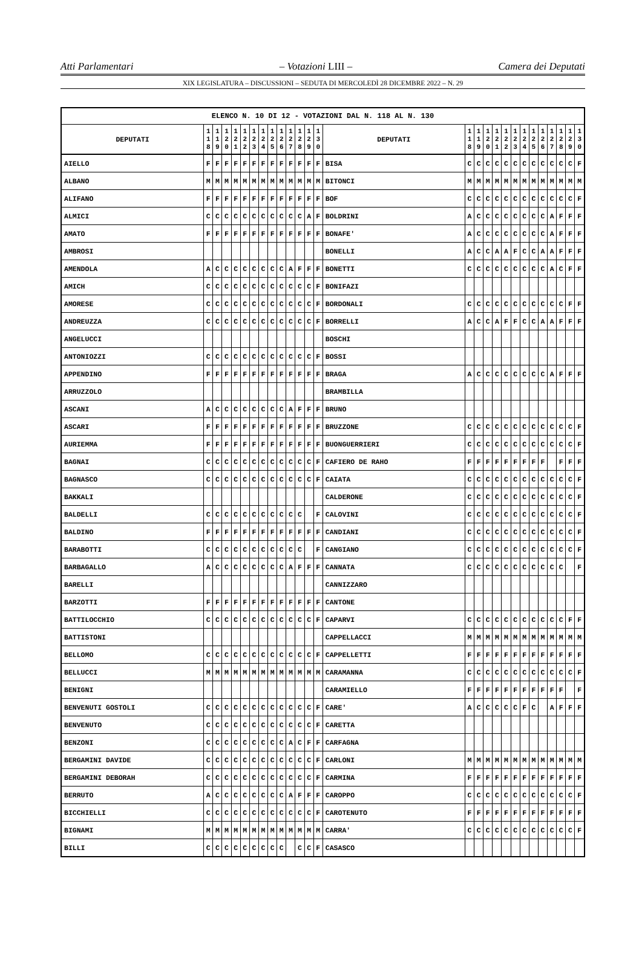Atti Parlamentari – Votazioni LIII – Camera dei Deputati
XIX LEGISLATURA – DISCUSSIONI – SEDUTA DI MERCOLEDÌ 28 DICEMBRE 2022 – N. 29
| ELENCO N. 10 DI 12 - VOTAZIONI DAL N. 118 AL N. 130 | | | | | | | | | | | | | | | | | | | | | | | | | | | |
| --- | --- | --- | --- | --- | --- | --- | --- | --- | --- | --- | --- | --- | --- | --- | --- | --- | --- | --- | --- | --- | --- | --- | --- | --- | --- | --- | --- |
| DEPUTATI | 1 1 8 | 1 1 9 | 1 2 0 | 1 2 1 | 1 2 2 | 1 2 3 | 1 2 4 | 1 2 5 | 1 2 6 | 1 2 7 | 1 2 8 | 1 2 9 | 1 3 0 | DEPUTATI | 1 1 8 | 1 1 9 | 1 2 0 | 1 2 1 | 1 2 2 | 1 2 3 | 1 2 4 | 1 2 5 | 1 2 6 | 1 2 7 | 1 2 8 | 1 2 9 | 1 3 0 |
| AIELLO | F | F | F | F | F | F | F | F | F | F | F | F | F | BISA | C | C | C | C | C | C | C | C | C | C | C | C | F |
| ALBANO | M | M | M | M | M | M | M | M | M | M | M | M | M | BITONCI | M | M | M | M | M | M | M | M | M | M | M | M | M |
| ALIFANO | F | F | F | F | F | F | F | F | F | F | F | F | F | BOF | C | C | C | C | C | C | C | C | C | C | C | C | F |
| ALMICI | C | C | C | C | C | C | C | C | C | C | C | A | F | BOLDRINI | A | C | C | C | C | C | C | C | C | A | F | F | F |
| AMATO | F | F | F | F | F | F | F | F | F | F | F | F | F | BONAFE' | A | C | C | C | C | C | C | C | C | A | F | F | F |
| AMBROSI | | | | | | | | | | | | | | BONELLI | A | C | C | A | A | F | C | C | A | A | F | F | F |
| AMENDOLA | A | C | C | C | C | C | C | C | C | A | F | F | F | BONETTI | C | C | C | C | C | C | C | C | C | A | C | F | F |
| AMICH | C | C | C | C | C | C | C | C | C | C | C | C | F | BONIFAZI | | | | | | | | | | | | | |
| AMORESE | C | C | C | C | C | C | C | C | C | C | C | C | F | BORDONALI | C | C | C | C | C | C | C | C | C | C | C | F | F |
| ANDREUZZA | C | C | C | C | C | C | C | C | C | C | C | C | F | BORRELLI | A | C | C | A | F | F | C | C | A | A | F | F | F |
| ANGELUCCI | | | | | | | | | | | | | | BOSCHI | | | | | | | | | | | | | |
| ANTONIOZZI | C | C | C | C | C | C | C | C | C | C | C | C | F | BOSSI | | | | | | | | | | | | | |
| APPENDINO | F | F | F | F | F | F | F | F | F | F | F | F | F | BRAGA | A | C | C | C | C | C | C | C | C | A | F | F | F |
| ARRUZZOLO | | | | | | | | | | | | | | BRAMBILLA | | | | | | | | | | | | | |
| ASCANI | A | C | C | C | C | C | C | C | C | A | F | F | F | BRUNO | | | | | | | | | | | | | |
| ASCARI | F | F | F | F | F | F | F | F | F | F | F | F | F | BRUZZONE | C | C | C | C | C | C | C | C | C | C | C | C | F |
| AURIEMMA | F | F | F | F | F | F | F | F | F | F | F | F | F | BUONGUERRIERI | C | C | C | C | C | C | C | C | C | C | C | C | F |
| BAGNAI | C | C | C | C | C | C | C | C | C | C | C | C | F | CAFIERO DE RAHO | F | F | F | F | F | F | F | F | F | | F | F | F |
| BAGNASCO | C | C | C | C | C | C | C | C | C | C | C | C | F | CAIATA | C | C | C | C | C | C | C | C | C | C | C | C | F |
| BAKKALI | | | | | | | | | | | | | | CALDERONE | C | C | C | C | C | C | C | C | C | C | C | C | F |
| BALDELLI | C | C | C | C | C | C | C | C | C | C | C | | F | CALOVINI | C | C | C | C | C | C | C | C | C | C | C | C | F |
| BALDINO | F | F | F | F | F | F | F | F | F | F | F | F | F | CANDIANI | C | C | C | C | C | C | C | C | C | C | C | C | F |
| BARABOTTI | C | C | C | C | C | C | C | C | C | C | C | | F | CANGIANO | C | C | C | C | C | C | C | C | C | C | C | C | F |
| BARBAGALLO | A | C | C | C | C | C | C | C | C | A | F | F | F | CANNATA | C | C | C | C | C | C | C | C | C | C | C | | F |
| BARELLI | | | | | | | | | | | | | | CANNIZZARO | | | | | | | | | | | | | |
| BARZOTTI | F | F | F | F | F | F | F | F | F | F | F | F | F | CANTONE | | | | | | | | | | | | | |
| BATTILOCCHIO | C | C | C | C | C | C | C | C | C | C | C | C | F | CAPARVI | C | C | C | C | C | C | C | C | C | C | C | F | F |
| BATTISTONI | | | | | | | | | | | | | | CAPPELLACCI | M | M | M | M | M | M | M | M | M | M | M | M | M |
| BELLOMO | C | C | C | C | C | C | C | C | C | C | C | C | F | CAPPELLETTI | F | F | F | F | F | F | F | F | F | F | F | F | F |
| BELLUCCI | M | M | M | M | M | M | M | M | M | M | M | M | M | CARAMANNA | C | C | C | C | C | C | C | C | C | C | C | C | F |
| BENIGNI | | | | | | | | | | | | | | CARAMIELLO | F | F | F | F | F | F | F | F | F | F | F | | F |
| BENVENUTI GOSTOLI | C | C | C | C | C | C | C | C | C | C | C | C | F | CARE' | A | C | C | C | C | C | F | C | | A | F | F | F |
| BENVENUTO | C | C | C | C | C | C | C | C | C | C | C | C | F | CARETTA | | | | | | | | | | | | | |
| BENZONI | C | C | C | C | C | C | C | C | C | A | C | F | F | CARFAGNA | | | | | | | | | | | | | |
| BERGAMINI DAVIDE | C | C | C | C | C | C | C | C | C | C | C | C | F | CARLONI | M | M | M | M | M | M | M | M | M | M | M | M | M |
| BERGAMINI DEBORAH | C | C | C | C | C | C | C | C | C | C | C | C | F | CARMINA | F | F | F | F | F | F | F | F | F | F | F | F | F |
| BERRUTO | A | C | C | C | C | C | C | C | C | A | F | F | F | CAROPPO | C | C | C | C | C | C | C | C | C | C | C | C | F |
| BICCHIELLI | C | C | C | C | C | C | C | C | C | C | C | C | F | CAROTENUTO | F | F | F | F | F | F | F | F | F | F | F | F | F |
| BIGNAMI | M | M | M | M | M | M | M | M | M | M | M | M | M | CARRA' | C | C | C | C | C | C | C | C | C | C | C | C | F |
| BILLI | C | C | C | C | C | C | C | C | C | | C | C | F | CASASCO | | | | | | | | | | | | | |